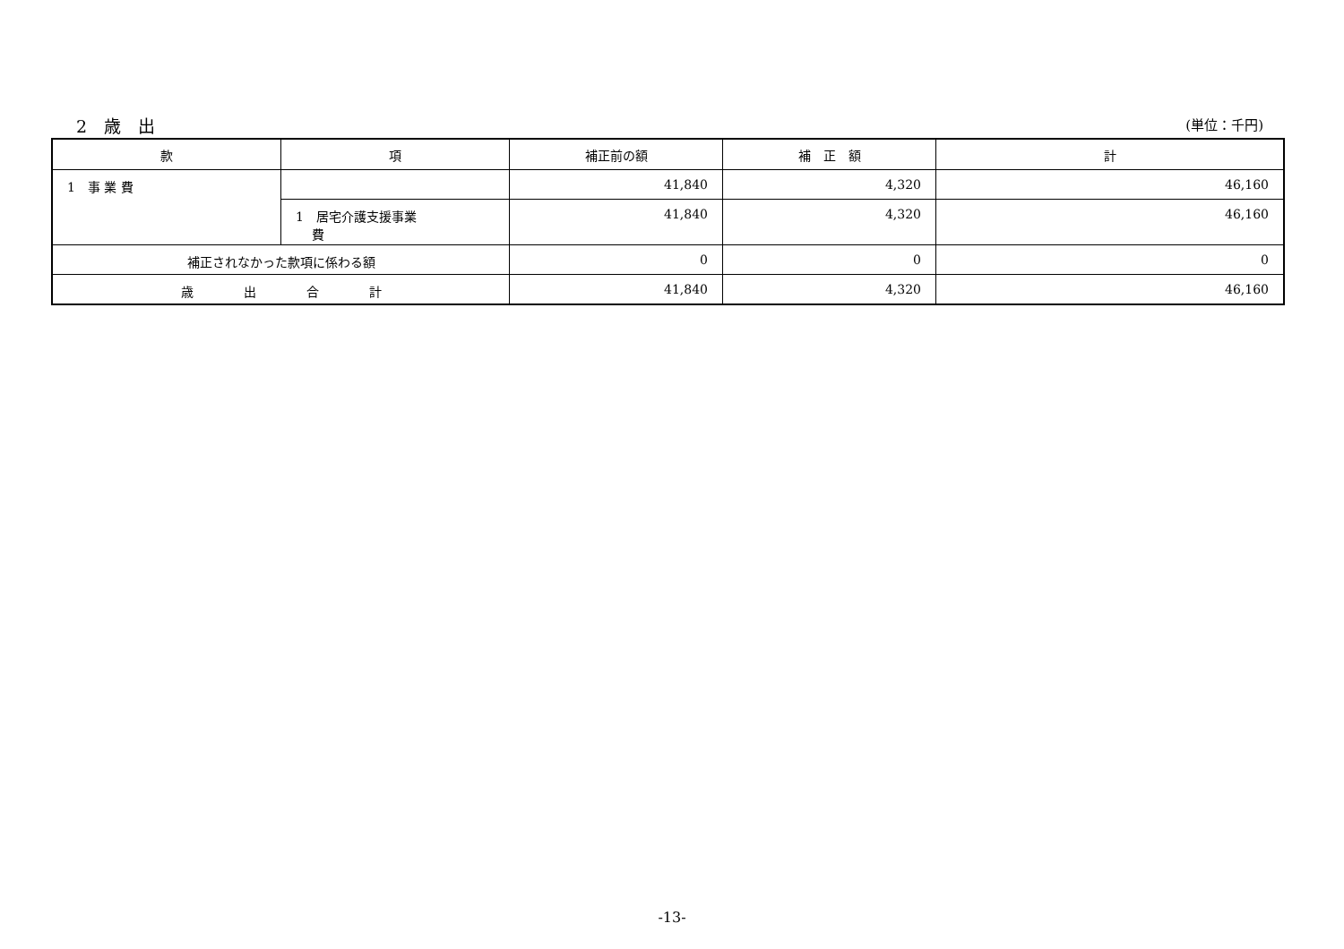2　歳　出 (単位：千円)
| 款 | 項 | 補正前の額 | 補 正 額 | 計 |
| --- | --- | --- | --- | --- |
| 1 事 業 費 | | 41,840 | 4,320 | 46,160 |
| | 1 居宅介護支援事業 費 | 41,840 | 4,320 | 46,160 |
| 補正されなかった款項に係わる額 | | 0 | 0 | 0 |
| 歳 出 合 計 | | 41,840 | 4,320 | 46,160 |
-13-